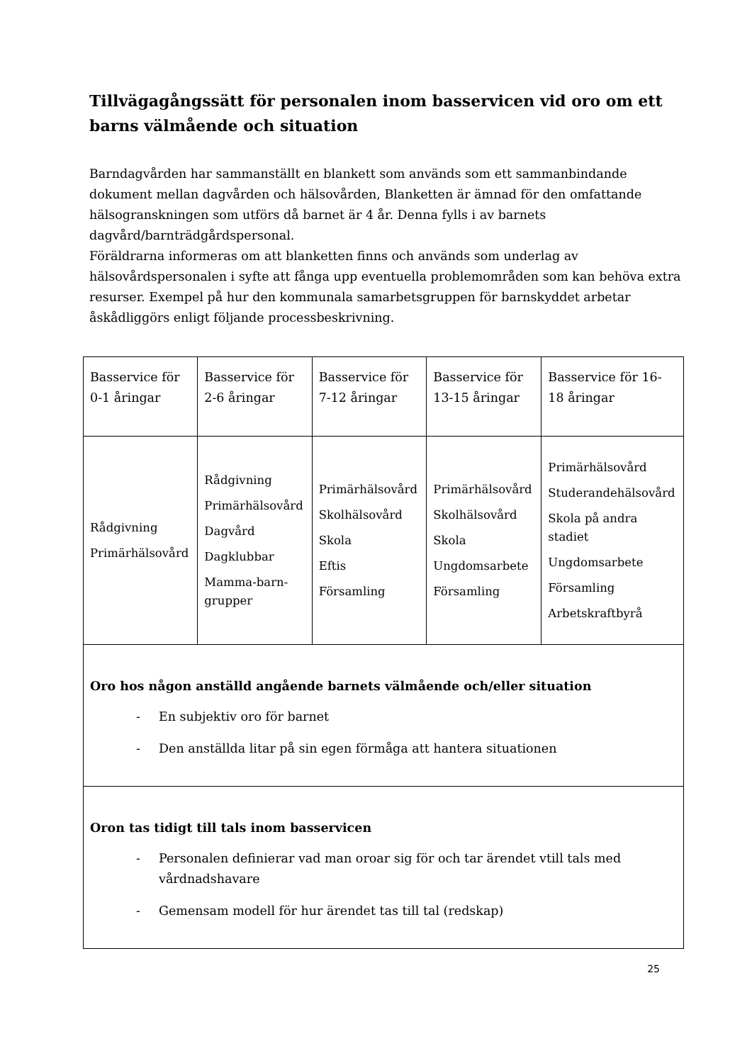Tillvägagångssätt för personalen inom basservicen vid oro om ett barns välmående och situation
Barndagvården har sammanställt en blankett som används som ett sammanbindande dokument mellan dagvården och hälsovården, Blanketten är ämnad för den omfattande hälsogranskningen som utförs då barnet är 4 år. Denna fylls i av barnets dagvård/barnträdgårdspersonal.
Föräldrarna informeras om att blanketten finns och används som underlag av hälsovårdspersonalen i syfte att fånga upp eventuella problemområden som kan behöva extra resurser. Exempel på hur den kommunala samarbetsgruppen för barnskyddet arbetar åskådliggörs enligt följande processbeskrivning.
| Basservice för 0-1 åringar | Basservice för 2-6 åringar | Basservice för 7-12 åringar | Basservice för 13-15 åringar | Basservice för 16-18 åringar |
| Rådgivning Primärhälsovård | Rådgivning Primärhälsovård Dagvård Dagklubbar Mamma-barn-grupper | Primärhälsovård Skolhälsovård Skola Eftis Församling | Primärhälsovård Skolhälsovård Skola Ungdomsarbete Församling | Primärhälsovård Studerandehälsovård Skola på andra stadiet Ungdomsarbete Församling Arbetskraftbyrå |
| Oro hos någon anställd angående barnets välmående och/eller situation - En subjektiv oro för barnet - Den anställda litar på sin egen förmåga att hantera situationen | | | | |
| Oron tas tidigt till tals inom basservicen - Personalen definierar vad man oroar sig för och tar ärendet vtill tals med vårdnadshavare - Gemensam modell för hur ärendet tas till tal (redskap) | | | | |
25